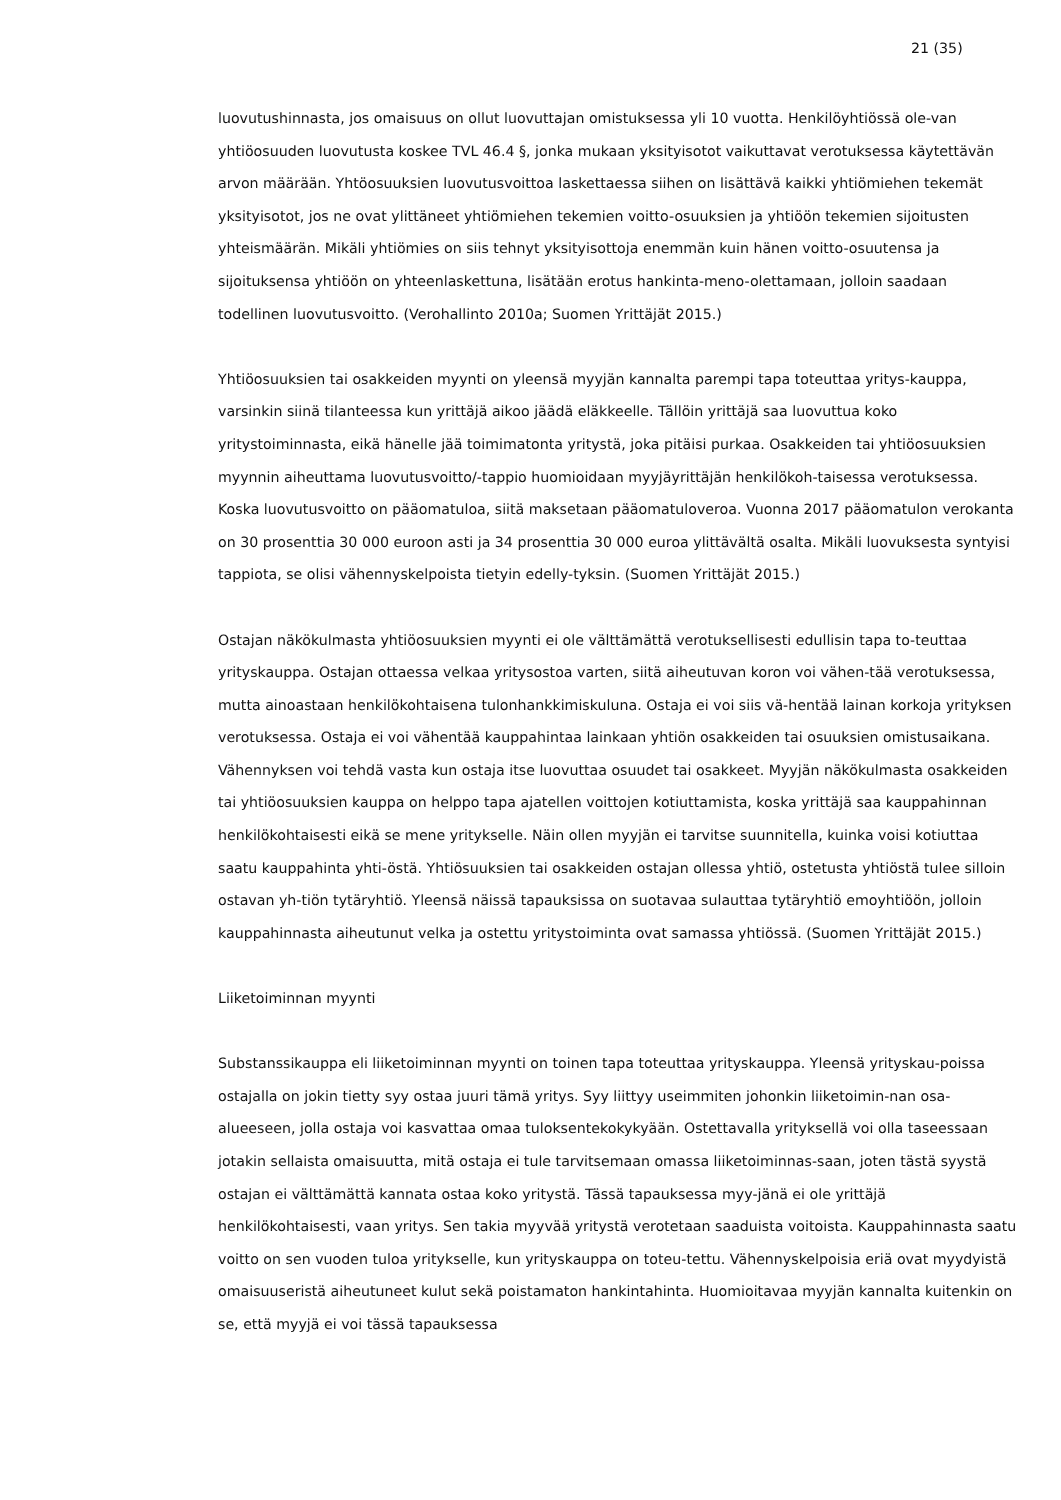21 (35)
luovutushinnasta, jos omaisuus on ollut luovuttajan omistuksessa yli 10 vuotta. Henkilöyhtiössä ole-van yhtiöosuuden luovutusta koskee TVL 46.4 §, jonka mukaan yksityisotot vaikuttavat verotuksessa käytettävän arvon määrään. Yhtöosuuksien luovutusvoittoa laskettaessa siihen on lisättävä kaikki yhtiömiehen tekemät yksityisotot, jos ne ovat ylittäneet yhtiömiehen tekemien voitto-osuuksien ja yhtiöön tekemien sijoitusten yhteismäärän. Mikäli yhtiömies on siis tehnyt yksityisottoja enemmän kuin hänen voitto-osuutensa ja sijoituksensa yhtiöön on yhteenlaskettuna, lisätään erotus hankinta-meno-olettamaan, jolloin saadaan todellinen luovutusvoitto. (Verohallinto 2010a; Suomen Yrittäjät 2015.)
Yhtiöosuuksien tai osakkeiden myynti on yleensä myyjän kannalta parempi tapa toteuttaa yritys-kauppa, varsinkin siinä tilanteessa kun yrittäjä aikoo jäädä eläkkeelle. Tällöin yrittäjä saa luovuttua koko yritystoiminnasta, eikä hänelle jää toimimatonta yritystä, joka pitäisi purkaa. Osakkeiden tai yhtiöosuuksien myynnin aiheuttama luovutusvoitto/-tappio huomioidaan myyjäyrittäjän henkilökoh-taisessa verotuksessa. Koska luovutusvoitto on pääomatuloa, siitä maksetaan pääomatuloveroa. Vuonna 2017 pääomatulon verokanta on 30 prosenttia 30 000 euroon asti ja 34 prosenttia 30 000 euroa ylittävältä osalta. Mikäli luovuksesta syntyisi tappiota, se olisi vähennyskelpoista tietyin edelly-tyksin. (Suomen Yrittäjät 2015.)
Ostajan näkökulmasta yhtiöosuuksien myynti ei ole välttämättä verotuksellisesti edullisin tapa to-teuttaa yrityskauppa. Ostajan ottaessa velkaa yritysostoa varten, siitä aiheutuvan koron voi vähen-tää verotuksessa, mutta ainoastaan henkilökohtaisena tulonhankkimiskuluna. Ostaja ei voi siis vä-hentää lainan korkoja yrityksen verotuksessa. Ostaja ei voi vähentää kauppahintaa lainkaan yhtiön osakkeiden tai osuuksien omistusaikana. Vähennyksen voi tehdä vasta kun ostaja itse luovuttaa osuudet tai osakkeet. Myyjän näkökulmasta osakkeiden tai yhtiöosuuksien kauppa on helppo tapa ajatellen voittojen kotiuttamista, koska yrittäjä saa kauppahinnan henkilökohtaisesti eikä se mene yritykselle. Näin ollen myyjän ei tarvitse suunnitella, kuinka voisi kotiuttaa saatu kauppahinta yhti-östä. Yhtiösuuksien tai osakkeiden ostajan ollessa yhtiö, ostetusta yhtiöstä tulee silloin ostavan yh-tiön tytäryhtiö. Yleensä näissä tapauksissa on suotavaa sulauttaa tytäryhtiö emoyhtiöön, jolloin kauppahinnasta aiheutunut velka ja ostettu yritystoiminta ovat samassa yhtiössä. (Suomen Yrittäjät 2015.)
Liiketoiminnan myynti
Substanssikauppa eli liiketoiminnan myynti on toinen tapa toteuttaa yrityskauppa. Yleensä yrityskau-poissa ostajalla on jokin tietty syy ostaa juuri tämä yritys. Syy liittyy useimmiten johonkin liiketoimin-nan osa-alueeseen, jolla ostaja voi kasvattaa omaa tuloksentekokykyään. Ostettavalla yrityksellä voi olla taseessaan jotakin sellaista omaisuutta, mitä ostaja ei tule tarvitsemaan omassa liiketoiminnas-saan, joten tästä syystä ostajan ei välttämättä kannata ostaa koko yritystä. Tässä tapauksessa myy-jänä ei ole yrittäjä henkilökohtaisesti, vaan yritys. Sen takia myyvää yritystä verotetaan saaduista voitoista. Kauppahinnasta saatu voitto on sen vuoden tuloa yritykselle, kun yrityskauppa on toteu-tettu. Vähennyskelpoisia eriä ovat myydyistä omaisuuseristä aiheutuneet kulut sekä poistamaton hankintahinta. Huomioitavaa myyjän kannalta kuitenkin on se, että myyjä ei voi tässä tapauksessa